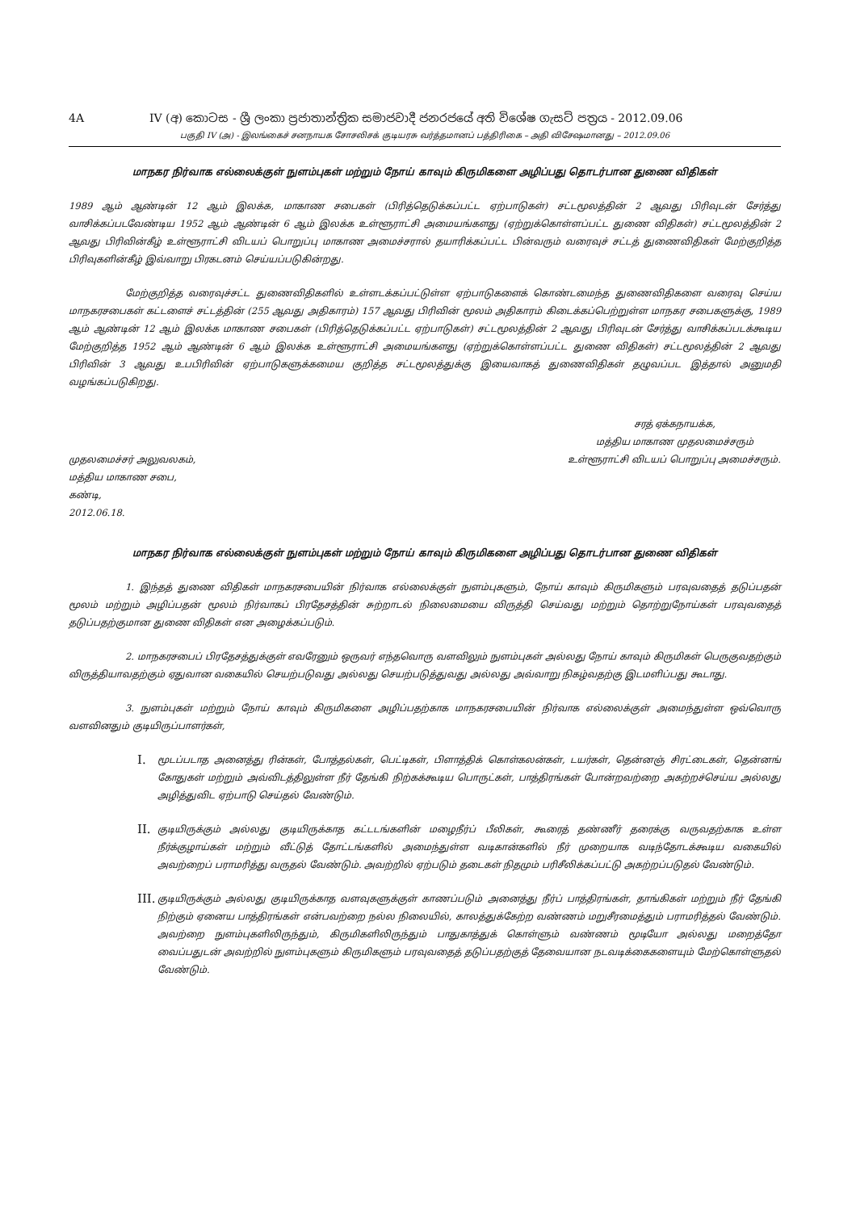4A IV (අ) කොටස - ශ්‍රී ලංකා ප්‍රජාතාන්ත්‍රික සමාජවාදී ජනරජයේ අති විශේෂ ගැසට් පත්‍රය - 2012.09.06
பகுதி IV (அ) - இலங்கைச் சனநாயக சோசலிசக் குடியரசு வர்த்தமானப் பத்திரிகை – அதி விசேஷமானது – 2012.09.06
மாநகர நிர்வாக எல்லைக்குள் நுளம்புகள் மற்றும் நோய் காவும் கிருமிகளை அழிப்பது தொடர்பான துணை விதிகள்
1989 ஆம் ஆண்டின் 12 ஆம் இலக்க, மாகாண சபைகள் (பிரித்தெடுக்கப்பட்ட ஏற்பாடுகள்) சட்டமூலத்தின் 2 ஆவது பிரிவுடன் சேர்த்து வாசிக்கப்படவேண்டிய 1952 ஆம் ஆண்டின் 6 ஆம் இலக்க உள்ளூராட்சி அமையங்களது (ஏற்றுக்கொள்ளப்பட்ட துணை விதிகள்) சட்டமூலத்தின் 2 ஆவது பிரிவின்கீழ் உள்ளூராட்சி விடயப் பொறுப்பு மாகாண அமைச்சரால் தயாரிக்கப்பட்ட பின்வரும் வரைவுச் சட்டத் துணைவிதிகள் மேற்குறித்த பிரிவுகளின்கீழ் இவ்வாறு பிரகடனம் செய்யப்படுகின்றது.
மேற்குறித்த வரைவுச்சட்ட துணைவிதிகளில் உள்ளடக்கப்பட்டுள்ள ஏற்பாடுகளைக் கொண்டமைந்த துணைவிதிகளை வரைவு செய்ய மாநகரசபைகள் கட்டளைச் சட்டத்தின் (255 ஆவது அதிகாரம்) 157 ஆவது பிரிவின் மூலம் அதிகாரம் கிடைக்கப்பெற்றுள்ள மாநகர சபைகளுக்கு, 1989 ஆம் ஆண்டின் 12 ஆம் இலக்க மாகாண சபைகள் (பிரித்தெடுக்கப்பட்ட ஏற்பாடுகள்) சட்டமூலத்தின் 2 ஆவது பிரிவுடன் சேர்த்து வாசிக்கப்படக்கூடிய மேற்குறித்த 1952 ஆம் ஆண்டின் 6 ஆம் இலக்க உள்ளூராட்சி அமையங்களது (ஏற்றுக்கொள்ளப்பட்ட துணை விதிகள்) சட்டமூலத்தின் 2 ஆவது பிரிவின் 3 ஆவது உபபிரிவின் ஏற்பாடுகளுக்கமைய குறித்த சட்டமூலத்துக்கு இயைவாகத் துணைவிதிகள் தழுவப்பட இத்தால் அனுமதி வழங்கப்படுகிறது.
முதலமைச்சர் அலுவலகம்,
மத்திய மாகாண சபை,
கண்டி,
2012.06.18.
சரத் ஏக்கநாயக்க,
மத்திய மாகாண முதலமைச்சரும்
உள்ளூராட்சி விடயப் பொறுப்பு அமைச்சரும்.
மாநகர நிர்வாக எல்லைக்குள் நுளம்புகள் மற்றும் நோய் காவும் கிருமிகளை அழிப்பது தொடர்பான துணை விதிகள்
1. இந்தத் துணை விதிகள் மாநகரசபையின் நிர்வாக எல்லைக்குள் நுளம்புகளும், நோய் காவும் கிருமிகளும் பரவுவதைத் தடுப்பதன் மூலம் மற்றும் அழிப்பதன் மூலம் நிர்வாகப் பிரதேசத்தின் சுற்றாடல் நிலைமையை விருத்தி செய்வது மற்றும் தொற்றுநோய்கள் பரவுவதைத் தடுப்பதற்குமான துணை விதிகள் என அழைக்கப்படும்.
2. மாநகரசபைப் பிரதேசத்துக்குள் எவரேனும் ஒருவர் எந்தவொரு வளவிலும் நுளம்புகள் அல்லது நோய் காவும் கிருமிகள் பெருகுவதற்கும் விருத்தியாவதற்கும் ஏதுவான வகையில் செயற்படுவது அல்லது செயற்படுத்துவது அல்லது அவ்வாறு நிகழ்வதற்கு இடமளிப்பது கூடாது.
3. நுளம்புகள் மற்றும் நோய் காவும் கிருமிகளை அழிப்பதற்காக மாநகரசபையின் நிர்வாக எல்லைக்குள் அமைந்துள்ள ஒவ்வொரு வளவினதும் குடியிருப்பாளர்கள்,
I. மூடப்படாத அனைத்து ரின்கள், போத்தல்கள், பெட்டிகள், பிளாத்திக் கொள்கலன்கள், டயர்கள், தென்னஞ் சிரட்டைகள், தென்னங் கோதுகள் மற்றும் அவ்விடத்திலுள்ள நீர் தேங்கி நிற்கக்கூடிய பொருட்கள், பாத்திரங்கள் போன்றவற்றை அகற்றச்செய்ய அல்லது அழித்துவிட ஏற்பாடு செய்தல் வேண்டும்.
II. குடியிருக்கும் அல்லது குடியிருக்காத கட்டடங்களின் மழைநீர்ப் பீலிகள், கூரைத் தண்ணீர் தரைக்கு வருவதற்காக உள்ள நீர்க்குழாய்கள் மற்றும் வீட்டுத் தோட்டங்களில் அமைந்துள்ள வடிகான்களில் நீர் முறையாக வடிந்தோடக்கூடிய வகையில் அவற்றைப் பராமரித்து வருதல் வேண்டும். அவற்றில் ஏற்படும் தடைகள் நிதமும் பரிசீலிக்கப்பட்டு அகற்றப்படுதல் வேண்டும்.
III. குடியிருக்கும் அல்லது குடியிருக்காத வளவுகளுக்குள் காணப்படும் அனைத்து நீர்ப் பாத்திரங்கள், தாங்கிகள் மற்றும் நீர் தேங்கி நிற்கும் ஏனைய பாத்திரங்கள் என்பவற்றை நல்ல நிலையில், காலத்துக்கேற்ற வண்ணம் மறுசீரமைத்தும் பராமரித்தல் வேண்டும். அவற்றை நுளம்புகளிலிருந்தும், கிருமிகளிலிருந்தும் பாதுகாத்துக் கொள்ளும் வண்ணம் மூடியோ அல்லது மறைத்தோ வைப்பதுடன் அவற்றில் நுளம்புகளும் கிருமிகளும் பரவுவதைத் தடுப்பதற்குத் தேவையான நடவடிக்கைகளையும் மேற்கொள்ளுதல் வேண்டும்.